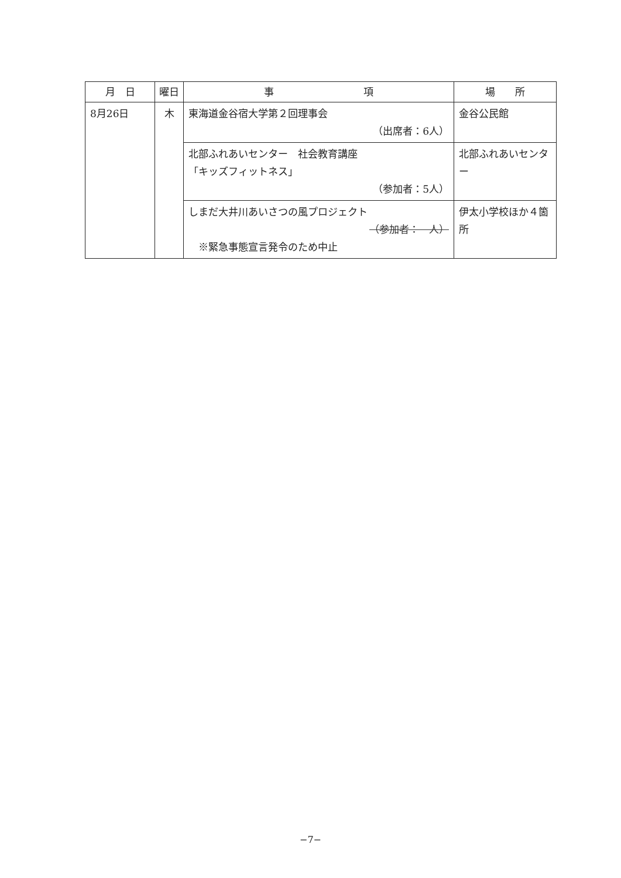| 月 日 | 曜日 | 事 項 | 場 所 |
| --- | --- | --- | --- |
| 8月26日 | 木 | 東海道金谷宿大学第２回理事会 （出席者：6人） | 金谷公民館 |
| | | 北部ふれあいセンター 社会教育講座 「キッズフィットネス」 （参加者：5人） | 北部ふれあいセンター |
| | | しまだ大井川あいさつの風プロジェクト （参加者： 人） ※緊急事態宣言発令のため中止 | 伊太小学校ほか４箇所 |
−7−